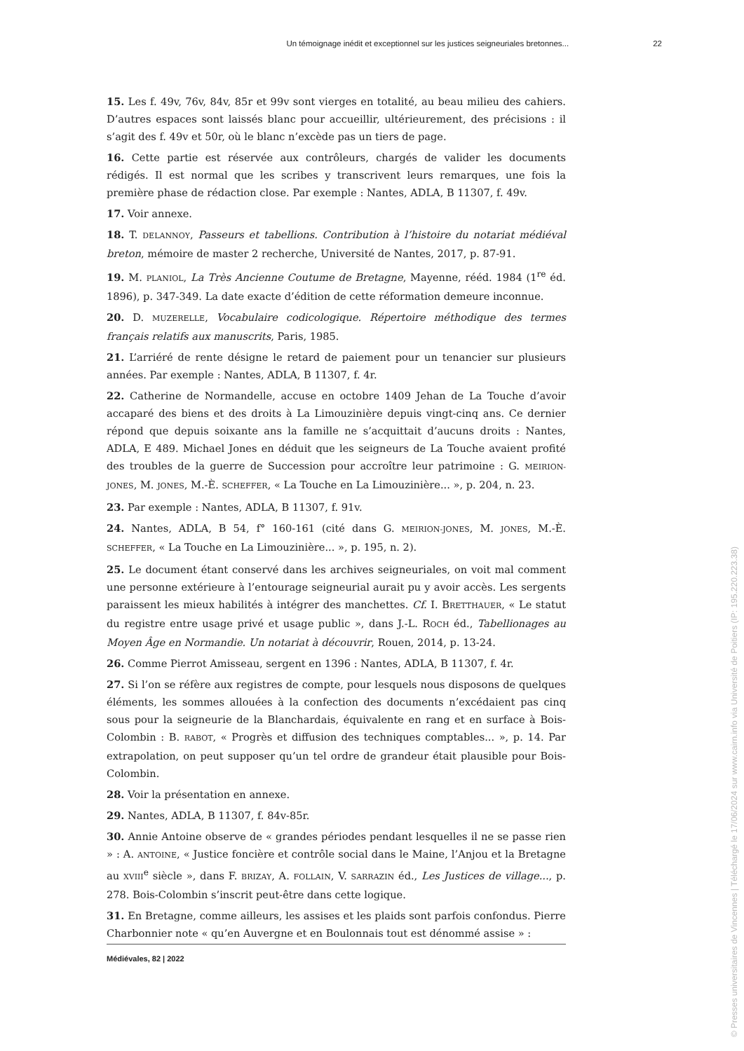Un témoignage inédit et exceptionnel sur les justices seigneuriales bretonnes... 22
15. Les f. 49v, 76v, 84v, 85r et 99v sont vierges en totalité, au beau milieu des cahiers. D’autres espaces sont laissés blanc pour accueillir, ultérieurement, des précisions : il s’agit des f. 49v et 50r, où le blanc n’excède pas un tiers de page.
16. Cette partie est réservée aux contrôleurs, chargés de valider les documents rédigés. Il est normal que les scribes y transcrivent leurs remarques, une fois la première phase de rédaction close. Par exemple : Nantes, ADLA, B 11307, f. 49v.
17. Voir annexe.
18. T. DELANNOY, Passeurs et tabellions. Contribution à l’histoire du notariat médiéval breton, mémoire de master 2 recherche, Université de Nantes, 2017, p. 87-91.
19. M. PLANIOL, La Très Ancienne Coutume de Bretagne, Mayenne, rééd. 1984 (1<sup>re</sup> éd. 1896), p. 347-349. La date exacte d’édition de cette réformation demeure inconnue.
20. D. MUZERELLE, Vocabulaire codicologique. Répertoire méthodique des termes français relatifs aux manuscrits, Paris, 1985.
21. L’arriéré de rente désigne le retard de paiement pour un tenancier sur plusieurs années. Par exemple : Nantes, ADLA, B 11307, f. 4r.
22. Catherine de Normandelle, accuse en octobre 1409 Jehan de La Touche d’avoir accaparé des biens et des droits à La Limouzinière depuis vingt-cinq ans. Ce dernier répond que depuis soixante ans la famille ne s’acquittait d’aucuns droits : Nantes, ADLA, E 489. Michael Jones en déduit que les seigneurs de La Touche avaient profité des troubles de la guerre de Succession pour accroître leur patrimoine : G. MEIRION-JONES, M. JONES, M.-È. SCHEFFER, « La Touche en La Limouzinière... », p. 204, n. 23.
23. Par exemple : Nantes, ADLA, B 11307, f. 91v.
24. Nantes, ADLA, B 54, f° 160-161 (cité dans G. MEIRION-JONES, M. JONES, M.-È. SCHEFFER, « La Touche en La Limouzinière... », p. 195, n. 2).
25. Le document étant conservé dans les archives seigneuriales, on voit mal comment une personne extérieure à l’entourage seigneurial aurait pu y avoir accès. Les sergents paraissent les mieux habilités à intégrer des manchettes. Cf. I. BRETTHAUER, « Le statut du registre entre usage privé et usage public », dans J.-L. ROCH éd., Tabellionages au Moyen Âge en Normandie. Un notariat à découvrir, Rouen, 2014, p. 13-24.
26. Comme Pierrot Amisseau, sergent en 1396 : Nantes, ADLA, B 11307, f. 4r.
27. Si l’on se réfère aux registres de compte, pour lesquels nous disposons de quelques éléments, les sommes allouées à la confection des documents n’excédaient pas cinq sous pour la seigneurie de la Blanchardais, équivalente en rang et en surface à Bois-Colombin : B. RABOT, « Progrès et diffusion des techniques comptables... », p. 14. Par extrapolation, on peut supposer qu’un tel ordre de grandeur était plausible pour Bois-Colombin.
28. Voir la présentation en annexe.
29. Nantes, ADLA, B 11307, f. 84v-85r.
30. Annie Antoine observe de « grandes périodes pendant lesquelles il ne se passe rien » : A. ANTOINE, « Justice foncière et contrôle social dans le Maine, l’Anjou et la Bretagne au XVIII<sup>e</sup> siècle », dans F. BRIZAY, A. FOLLAIN, V. SARRAZIN éd., Les Justices de village..., p. 278. Bois-Colombin s’inscrit peut-être dans cette logique.
31. En Bretagne, comme ailleurs, les assises et les plaids sont parfois confondus. Pierre Charbonnier note « qu’en Auvergne et en Boulonnais tout est dénommé assise » :
Médiévales, 82 | 2022
© Presses universitaires de Vincennes | Téléchargé le 17/06/2024 sur www.cairn.info via Université de Poitiers (IP: 195.220.223.38)